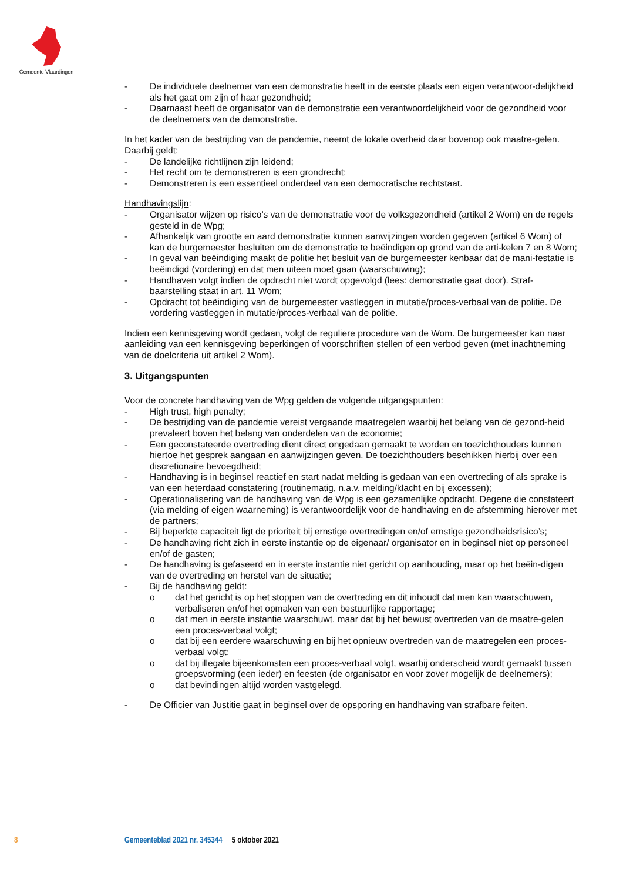Gemeente Vlaardingen
- De individuele deelnemer van een demonstratie heeft in de eerste plaats een eigen verantwoor-delijkheid als het gaat om zijn of haar gezondheid;
- Daarnaast heeft de organisator van de demonstratie een verantwoordelijkheid voor de gezondheid voor de deelnemers van de demonstratie.
In het kader van de bestrijding van de pandemie, neemt de lokale overheid daar bovenop ook maatre-gelen. Daarbij geldt:
- De landelijke richtlijnen zijn leidend;
- Het recht om te demonstreren is een grondrecht;
- Demonstreren is een essentieel onderdeel van een democratische rechtstaat.
Handhavingslijn:
- Organisator wijzen op risico’s van de demonstratie voor de volksgezondheid (artikel 2 Wom) en de regels gesteld in de Wpg;
- Afhankelijk van grootte en aard demonstratie kunnen aanwijzingen worden gegeven (artikel 6 Wom) of kan de burgemeester besluiten om de demonstratie te beëindigen op grond van de arti-kelen 7 en 8 Wom;
- In geval van beëindiging maakt de politie het besluit van de burgemeester kenbaar dat de mani-festatie is beëindigd (vordering) en dat men uiteen moet gaan (waarschuwing);
- Handhaven volgt indien de opdracht niet wordt opgevolgd (lees: demonstratie gaat door). Straf-baarstelling staat in art. 11 Wom;
- Opdracht tot beëindiging van de burgemeester vastleggen in mutatie/proces-verbaal van de politie. De vordering vastleggen in mutatie/proces-verbaal van de politie.
Indien een kennisgeving wordt gedaan, volgt de reguliere procedure van de Wom. De burgemeester kan naar aanleiding van een kennisgeving beperkingen of voorschriften stellen of een verbod geven (met inachtneming van de doelcriteria uit artikel 2 Wom).
3. Uitgangspunten
Voor de concrete handhaving van de Wpg gelden de volgende uitgangspunten:
- High trust, high penalty;
- De bestrijding van de pandemie vereist vergaande maatregelen waarbij het belang van de gezond-heid prevaleert boven het belang van onderdelen van de economie;
- Een geconstateerde overtreding dient direct ongedaan gemaakt te worden en toezichthouders kunnen hiertoe het gesprek aangaan en aanwijzingen geven. De toezichthouders beschikken hierbij over een discretionaire bevoegdheid;
- Handhaving is in beginsel reactief en start nadat melding is gedaan van een overtreding of als sprake is van een heterdaad constatering (routinematig, n.a.v. melding/klacht en bij excessen);
- Operationalisering van de handhaving van de Wpg is een gezamenlijke opdracht. Degene die constateert (via melding of eigen waarneming) is verantwoordelijk voor de handhaving en de afstemming hierover met de partners;
- Bij beperkte capaciteit ligt de prioriteit bij ernstige overtredingen en/of ernstige gezondheidsrisico’s;
- De handhaving richt zich in eerste instantie op de eigenaar/ organisator en in beginsel niet op personeel en/of de gasten;
- De handhaving is gefaseerd en in eerste instantie niet gericht op aanhouding, maar op het beëin-digen van de overtreding en herstel van de situatie;
- Bij de handhaving geldt:
o dat het gericht is op het stoppen van de overtreding en dit inhoudt dat men kan waarschuwen, verbaliseren en/of het opmaken van een bestuurlijke rapportage;
o dat men in eerste instantie waarschuwt, maar dat bij het bewust overtreden van de maatre-gelen een proces-verbaal volgt;
o dat bij een eerdere waarschuwing en bij het opnieuw overtreden van de maatregelen een proces-verbaal volgt;
o dat bij illegale bijeenkomsten een proces-verbaal volgt, waarbij onderscheid wordt gemaakt tussen groepsvorming (een ieder) en feesten (de organisator en voor zover mogelijk de deelnemers);
o dat bevindingen altijd worden vastgelegd.
- De Officier van Justitie gaat in beginsel over de opsporing en handhaving van strafbare feiten.
8 Gemeenteblad 2021 nr. 345344 5 oktober 2021